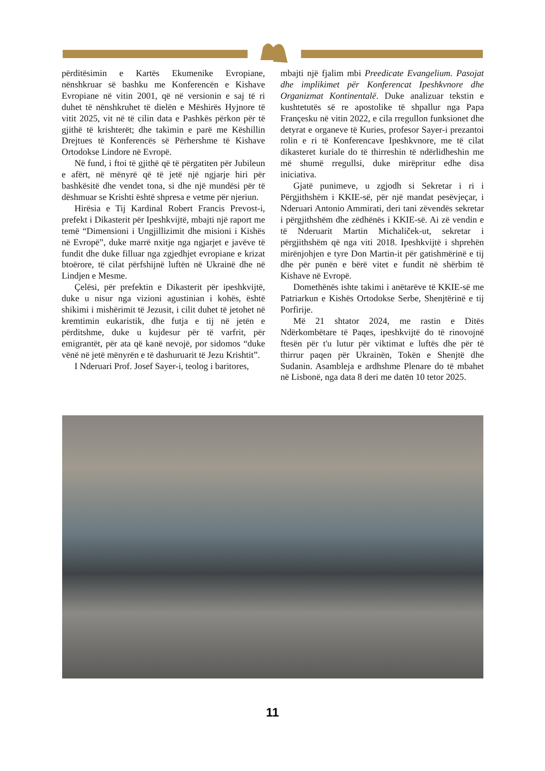përditësimin e Kartës Ekumenike Evropiane, nënshkruar së bashku me Konferencën e Kishave Evropiane në vitin 2001, që në versionin e saj të ri duhet të nënshkruhet të dielën e Mëshirës Hyjnore të vitit 2025, vit në të cilin data e Pashkës përkon për të gjithë të krishterët; dhe takimin e parë me Këshillin Drejtues të Konferencës së Përhershme të Kishave Ortodokse Lindore në Evropë.
Në fund, i ftoi të gjithë që të përgatiten për Jubileun e afërt, në mënyrë që të jetë një ngjarje hiri për bashkësitë dhe vendet tona, si dhe një mundësi për të dëshmuar se Krishti është shpresa e vetme për njeriun.
Hirësia e Tij Kardinal Robert Francis Prevost-i, prefekt i Dikasterit për Ipeshkvijtë, mbajti një raport me temë “Dimensioni i Ungjillizimit dhe misioni i Kishës në Evropë”, duke marrë nxitje nga ngjarjet e javëve të fundit dhe duke filluar nga zgjedhjet evropiane e krizat btoërore, të cilat përfshijnë luftën në Ukrainë dhe në Lindjen e Mesme.
Çelësi, për prefektin e Dikasterit për ipeshkvijtë, duke u nisur nga vizioni agustinian i kohës, është shikimi i mishërimit të Jezusit, i cilit duhet të jetohet në kremtimin eukaristik, dhe futja e tij në jetën e përditshme, duke u kujdesur për të varfrit, për emigrantët, për ata që kanë nevojë, por sidomos “duke vënë në jetë mënyrën e të dashuruarit të Jezu Krishtit”.
I Nderuari Prof. Josef Sayer-i, teolog i baritores,
mbajti një fjalim mbi Preedicate Evangelium. Pasojat dhe implikimet për Konferencat Ipeshkvnore dhe Organizmat Kontinentalë. Duke analizuar tekstin e kushtetutës së re apostolike të shpallur nga Papa Françesku në vitin 2022, e cila rregullon funksionet dhe detyrat e organeve të Kuries, profesor Sayer-i prezantoi rolin e ri të Konferencave Ipeshkvnore, me të cilat dikasteret kuriale do të thirreshin të ndërlidheshin me më shumë rregullsi, duke mirëpritur edhe disa iniciativa.
Gjatë punimeve, u zgjodh si Sekretar i ri i Përgjithshëm i KKIE-së, për një mandat pesëvjeçar, i Nderuari Antonio Ammirati, deri tani zëvendës sekretar i përgjithshëm dhe zëdhënës i KKIE-së. Ai zë vendin e të Nderuarit Martin Michaliček-ut, sekretar i përgjithshëm që nga viti 2018. Ipeshkvijtë i shprehën mirënjohjen e tyre Don Martin-it për gatishmërinë e tij dhe për punën e bërë vitet e fundit në shërbim të Kishave në Evropë.
Domethënës ishte takimi i anëtarëve të KKIE-së me Patriarkun e Kishës Ortodokse Serbe, Shenjtërinë e tij Porfirije.
Më 21 shtator 2024, me rastin e Ditës Ndërkombëtare të Paqes, ipeshkvijtë do të rinovojnë ftesën për t'u lutur për viktimat e luftës dhe për të thirrur paqen për Ukrainën, Tokën e Shenjtë dhe Sudanin. Asambleja e ardhshme Plenare do të mbahet në Lisbonë, nga data 8 deri me datën 10 tetor 2025.
11